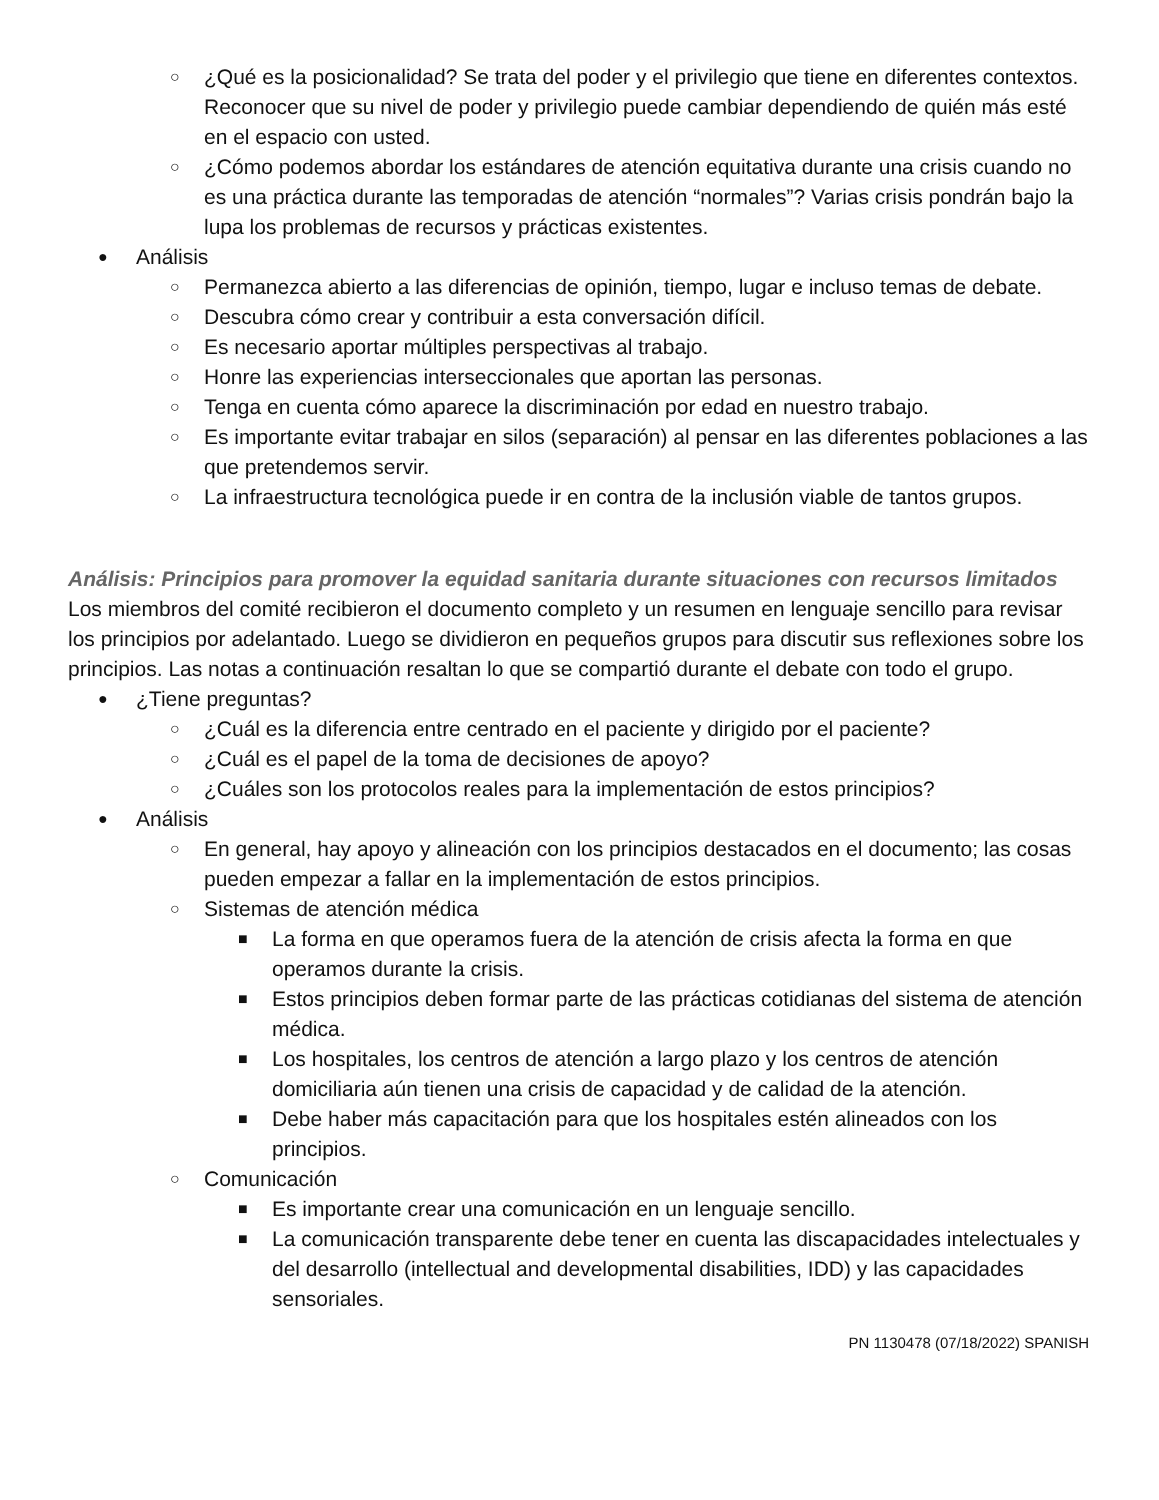○ ¿Qué es la posicionalidad? Se trata del poder y el privilegio que tiene en diferentes contextos. Reconocer que su nivel de poder y privilegio puede cambiar dependiendo de quién más esté en el espacio con usted.
○ ¿Cómo podemos abordar los estándares de atención equitativa durante una crisis cuando no es una práctica durante las temporadas de atención “normales”? Varias crisis pondrán bajo la lupa los problemas de recursos y prácticas existentes.
● Análisis
○ Permanezca abierto a las diferencias de opinión, tiempo, lugar e incluso temas de debate.
○ Descubra cómo crear y contribuir a esta conversación difícil.
○ Es necesario aportar múltiples perspectivas al trabajo.
○ Honre las experiencias interseccionales que aportan las personas.
○ Tenga en cuenta cómo aparece la discriminación por edad en nuestro trabajo.
○ Es importante evitar trabajar en silos (separación) al pensar en las diferentes poblaciones a las que pretendemos servir.
○ La infraestructura tecnológica puede ir en contra de la inclusión viable de tantos grupos.
Análisis: Principios para promover la equidad sanitaria durante situaciones con recursos limitados
Los miembros del comité recibieron el documento completo y un resumen en lenguaje sencillo para revisar los principios por adelantado. Luego se dividieron en pequeños grupos para discutir sus reflexiones sobre los principios. Las notas a continuación resaltan lo que se compartió durante el debate con todo el grupo.
● ¿Tiene preguntas?
○ ¿Cuál es la diferencia entre centrado en el paciente y dirigido por el paciente?
○ ¿Cuál es el papel de la toma de decisiones de apoyo?
○ ¿Cuáles son los protocolos reales para la implementación de estos principios?
● Análisis
○ En general, hay apoyo y alineación con los principios destacados en el documento; las cosas pueden empezar a fallar en la implementación de estos principios.
○ Sistemas de atención médica
■ La forma en que operamos fuera de la atención de crisis afecta la forma en que operamos durante la crisis.
■ Estos principios deben formar parte de las prácticas cotidianas del sistema de atención médica.
■ Los hospitales, los centros de atención a largo plazo y los centros de atención domiciliaria aún tienen una crisis de capacidad y de calidad de la atención.
■ Debe haber más capacitación para que los hospitales estén alineados con los principios.
○ Comunicación
■ Es importante crear una comunicación en un lenguaje sencillo.
■ La comunicación transparente debe tener en cuenta las discapacidades intelectuales y del desarrollo (intellectual and developmental disabilities, IDD) y las capacidades sensoriales.
PN 1130478 (07/18/2022) SPANISH